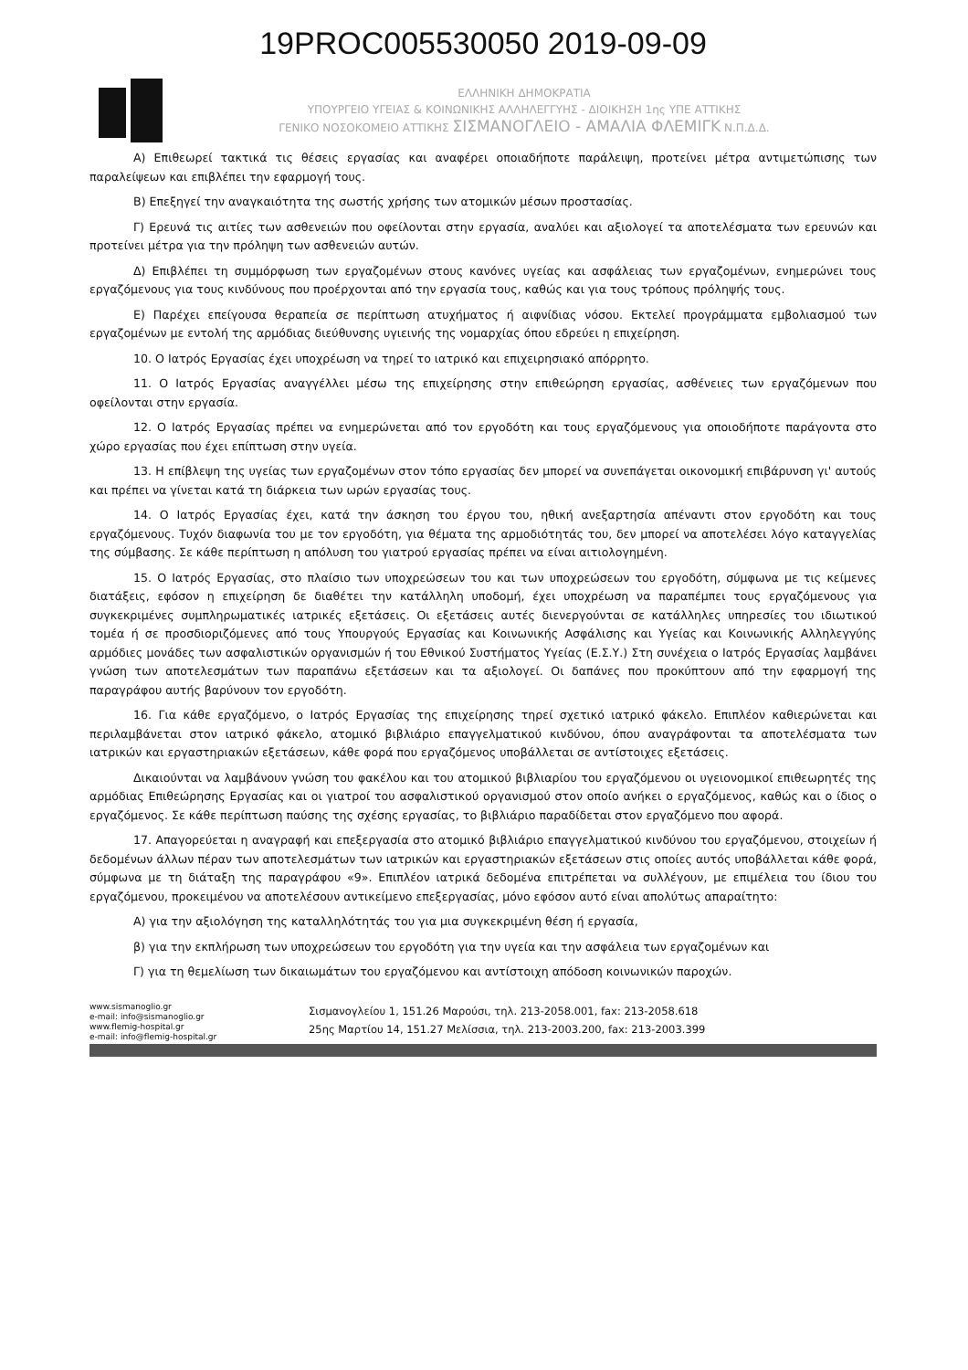19PROC005530050 2019-09-09
ΕΛΛΗΝΙΚΗ ΔΗΜΟΚΡΑΤΙΑ
ΥΠΟΥΡΓΕΙΟ ΥΓΕΙΑΣ & ΚΟΙΝΩΝΙΚΗΣ ΑΛΛΗΛΕΓΓΥΗΣ - ΔΙΟΙΚΗΣΗ 1ης ΥΠΕ ΑΤΤΙΚΗΣ
ΓΕΝΙΚΟ ΝΟΣΟΚΟΜΕΙΟ ΑΤΤΙΚΗΣ ΣΙΣΜΑΝΟΓΛΕΙΟ - ΑΜΑΛΙΑ ΦΛΕΜΙΓΚ Ν.Π.Δ.Δ.
Α) Επιθεωρεί τακτικά τις θέσεις εργασίας και αναφέρει οποιαδήποτε παράλειψη, προτείνει μέτρα αντιμετώπισης των παραλείψεων και επιβλέπει την εφαρμογή τους.
Β) Επεξηγεί την αναγκαιότητα της σωστής χρήσης των ατομικών μέσων προστασίας.
Γ) Ερευνά τις αιτίες των ασθενειών που οφείλονται στην εργασία, αναλύει και αξιολογεί τα αποτελέσματα των ερευνών και προτείνει μέτρα για την πρόληψη των ασθενειών αυτών.
Δ) Επιβλέπει τη συμμόρφωση των εργαζομένων στους κανόνες υγείας και ασφάλειας των εργαζομένων, ενημερώνει τους εργαζόμενους για τους κινδύνους που προέρχονται από την εργασία τους, καθώς και για τους τρόπους πρόληψής τους.
Ε) Παρέχει επείγουσα θεραπεία σε περίπτωση ατυχήματος ή αιφνίδιας νόσου. Εκτελεί προγράμματα εμβολιασμού των εργαζομένων με εντολή της αρμόδιας διεύθυνσης υγιεινής της νομαρχίας όπου εδρεύει η επιχείρηση.
10. Ο Ιατρός Εργασίας έχει υποχρέωση να τηρεί το ιατρικό και επιχειρησιακό απόρρητο.
11. Ο Ιατρός Εργασίας αναγγέλλει μέσω της επιχείρησης στην επιθεώρηση εργασίας, ασθένειες των εργαζόμενων που οφείλονται στην εργασία.
12. Ο Ιατρός Εργασίας πρέπει να ενημερώνεται από τον εργοδότη και τους εργαζόμενους για οποιοδήποτε παράγοντα στο χώρο εργασίας που έχει επίπτωση στην υγεία.
13. Η επίβλεψη της υγείας των εργαζομένων στον τόπο εργασίας δεν μπορεί να συνεπάγεται οικονομική επιβάρυνση γι' αυτούς και πρέπει να γίνεται κατά τη διάρκεια των ωρών εργασίας τους.
14. Ο Ιατρός Εργασίας έχει, κατά την άσκηση του έργου του, ηθική ανεξαρτησία απέναντι στον εργοδότη και τους εργαζόμενους. Τυχόν διαφωνία του με τον εργοδότη, για θέματα της αρμοδιότητάς του, δεν μπορεί να αποτελέσει λόγο καταγγελίας της σύμβασης. Σε κάθε περίπτωση η απόλυση του γιατρού εργασίας πρέπει να είναι αιτιολογημένη.
15. Ο Ιατρός Εργασίας, στο πλαίσιο των υποχρεώσεων του και των υποχρεώσεων του εργοδότη, σύμφωνα με τις κείμενες διατάξεις, εφόσον η επιχείρηση δε διαθέτει την κατάλληλη υποδομή, έχει υποχρέωση να παραπέμπει τους εργαζόμενους για συγκεκριμένες συμπληρωματικές ιατρικές εξετάσεις. Οι εξετάσεις αυτές διενεργούνται σε κατάλληλες υπηρεσίες του ιδιωτικού τομέα ή σε προσδιοριζόμενες από τους Υπουργούς Εργασίας και Κοινωνικής Ασφάλισης και Υγείας και Κοινωνικής Αλληλεγγύης αρμόδιες μονάδες των ασφαλιστικών οργανισμών ή του Εθνικού Συστήματος Υγείας (Ε.Σ.Υ.) Στη συνέχεια ο Ιατρός Εργασίας λαμβάνει γνώση των αποτελεσμάτων των παραπάνω εξετάσεων και τα αξιολογεί. Οι δαπάνες που προκύπτουν από την εφαρμογή της παραγράφου αυτής βαρύνουν τον εργοδότη.
16. Για κάθε εργαζόμενο, ο Ιατρός Εργασίας της επιχείρησης τηρεί σχετικό ιατρικό φάκελο. Επιπλέον καθιερώνεται και περιλαμβάνεται στον ιατρικό φάκελο, ατομικό βιβλιάριο επαγγελματικού κινδύνου, όπου αναγράφονται τα αποτελέσματα των ιατρικών και εργαστηριακών εξετάσεων, κάθε φορά που εργαζόμενος υποβάλλεται σε αντίστοιχες εξετάσεις.
Δικαιούνται να λαμβάνουν γνώση του φακέλου και του ατομικού βιβλιαρίου του εργαζόμενου οι υγειονομικοί επιθεωρητές της αρμόδιας Επιθεώρησης Εργασίας και οι γιατροί του ασφαλιστικού οργανισμού στον οποίο ανήκει ο εργαζόμενος, καθώς και ο ίδιος ο εργαζόμενος. Σε κάθε περίπτωση παύσης της σχέσης εργασίας, το βιβλιάριο παραδίδεται στον εργαζόμενο που αφορά.
17. Απαγορεύεται η αναγραφή και επεξεργασία στο ατομικό βιβλιάριο επαγγελματικού κινδύνου του εργαζόμενου, στοιχείων ή δεδομένων άλλων πέραν των αποτελεσμάτων των ιατρικών και εργαστηριακών εξετάσεων στις οποίες αυτός υποβάλλεται κάθε φορά, σύμφωνα με τη διάταξη της παραγράφου «9». Επιπλέον ιατρικά δεδομένα επιτρέπεται να συλλέγουν, με επιμέλεια του ίδιου του εργαζόμενου, προκειμένου να αποτελέσουν αντικείμενο επεξεργασίας, μόνο εφόσον αυτό είναι απολύτως απαραίτητο:
Α) για την αξιολόγηση της καταλληλότητάς του για μια συγκεκριμένη θέση ή εργασία,
β) για την εκπλήρωση των υποχρεώσεων του εργοδότη για την υγεία και την ασφάλεια των εργαζομένων και
Γ) για τη θεμελίωση των δικαιωμάτων του εργαζόμενου και αντίστοιχη απόδοση κοινωνικών παροχών.
www.sismanoglio.gr
e-mail: info@sismanoglio.gr
www.flemig-hospital.gr
e-mail: info@flemig-hospital.gr
Σισμανογλείου 1, 151.26 Μαρούσι, τηλ. 213-2058.001, fax: 213-2058.618
25ης Μαρτίου 14, 151.27 Μελίσσια, τηλ. 213-2003.200, fax: 213-2003.399